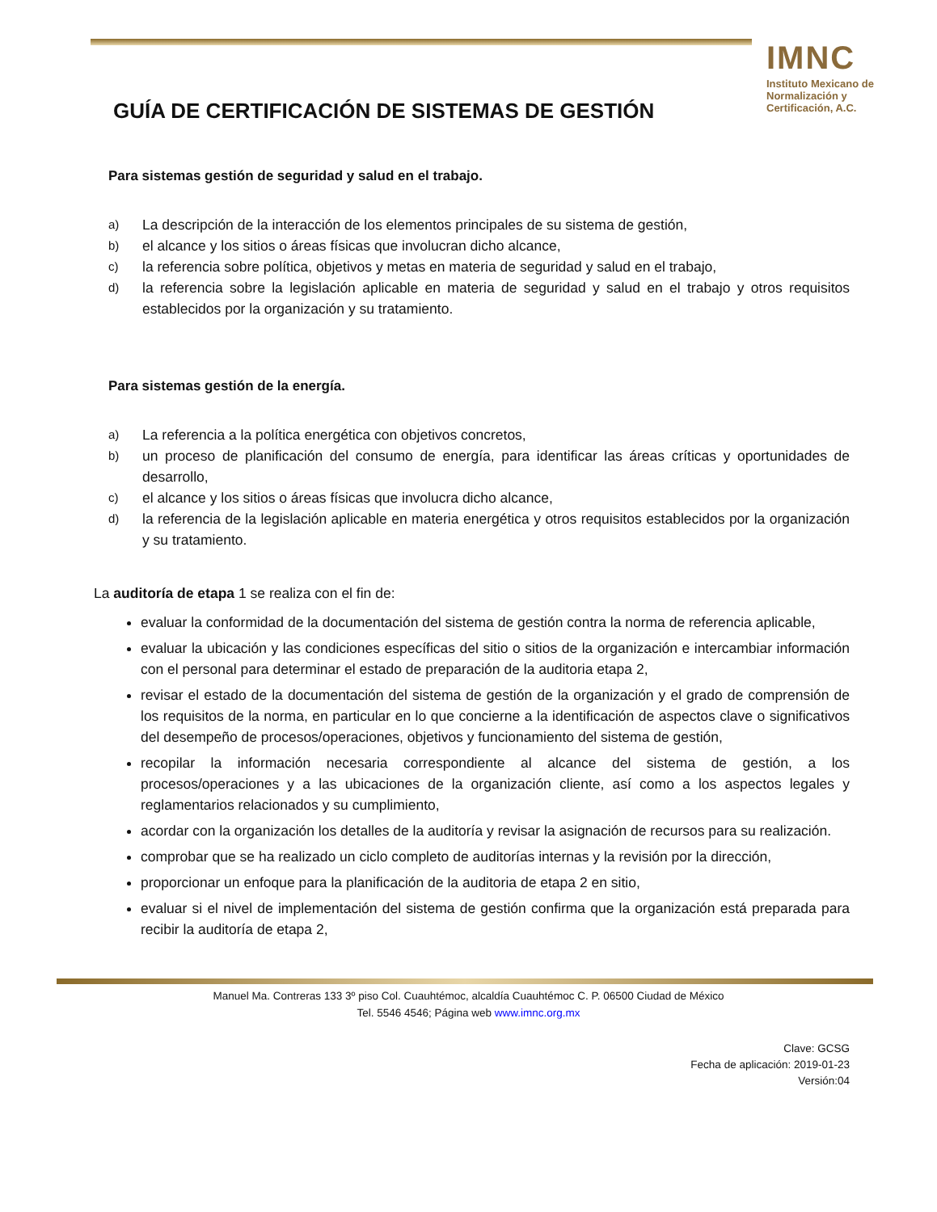IMNC
Instituto Mexicano de Normalización y Certificación, A.C.
GUÍA DE CERTIFICACIÓN DE SISTEMAS DE GESTIÓN
Para sistemas gestión de seguridad y salud en el trabajo.
a) La descripción de la interacción de los elementos principales de su sistema de gestión,
b) el alcance y los sitios o áreas físicas que involucran dicho alcance,
c) la referencia sobre política, objetivos y metas en materia de seguridad y salud en el trabajo,
d) la referencia sobre la legislación aplicable en materia de seguridad y salud en el trabajo y otros requisitos establecidos por la organización y su tratamiento.
Para sistemas gestión de la energía.
a) La referencia a la política energética con objetivos concretos,
b) un proceso de planificación del consumo de energía, para identificar las áreas críticas y oportunidades de desarrollo,
c) el alcance y los sitios o áreas físicas que involucra dicho alcance,
d) la referencia de la legislación aplicable en materia energética y otros requisitos establecidos por la organización y su tratamiento.
La auditoría de etapa 1 se realiza con el fin de:
evaluar la conformidad de la documentación del sistema de gestión contra la norma de referencia aplicable,
evaluar la ubicación y las condiciones específicas del sitio o sitios de la organización e intercambiar información con el personal para determinar el estado de preparación de la auditoria etapa 2,
revisar el estado de la documentación del sistema de gestión de la organización y el grado de comprensión de los requisitos de la norma, en particular en lo que concierne a la identificación de aspectos clave o significativos del desempeño de procesos/operaciones, objetivos y funcionamiento del sistema de gestión,
recopilar la información necesaria correspondiente al alcance del sistema de gestión, a los procesos/operaciones y a las ubicaciones de la organización cliente, así como a los aspectos legales y reglamentarios relacionados y su cumplimiento,
acordar con la organización los detalles de la auditoría y revisar la asignación de recursos para su realización.
comprobar que se ha realizado un ciclo completo de auditorías internas y la revisión por la dirección,
proporcionar un enfoque para la planificación de la auditoria de etapa 2 en sitio,
evaluar si el nivel de implementación del sistema de gestión confirma que la organización está preparada para recibir la auditoría de etapa 2,
Manuel Ma. Contreras 133 3º piso Col. Cuauhtémoc, alcaldía Cuauhtémoc C. P. 06500 Ciudad de México
Tel. 5546 4546; Página web www.imnc.org.mx
Clave: GCSG
Fecha de aplicación: 2019-01-23
Versión:04